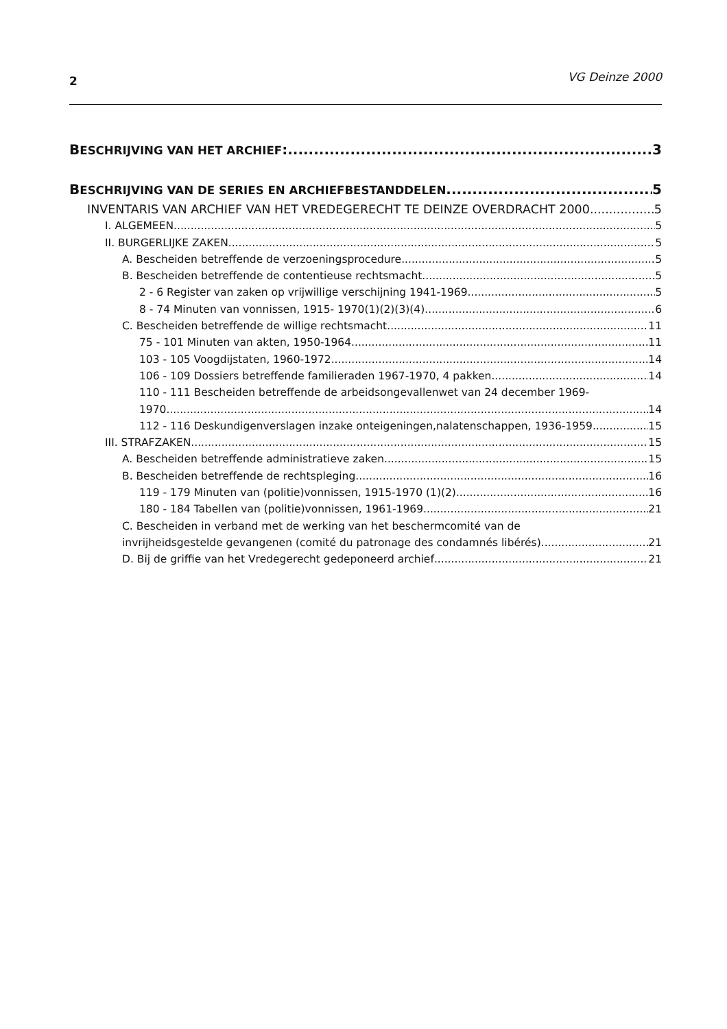2 VG Deinze 2000
BESCHRIJVING VAN HET ARCHIEF: 3
BESCHRIJVING VAN DE SERIES EN ARCHIEFBESTANDDELEN 5
INVENTARIS VAN ARCHIEF VAN HET VREDEGERECHT TE DEINZE OVERDRACHT 2000 5
I. ALGEMEEN 5
II. BURGERLIJKE ZAKEN 5
A. Bescheiden betreffende de verzoeningsprocedure 5
B. Bescheiden betreffende de contentieuse rechtsmacht 5
2 - 6 Register van zaken op vrijwillige verschijning 1941-1969 5
8 - 74 Minuten van vonnissen, 1915- 1970(1)(2)(3)(4) 6
C. Bescheiden betreffende de willige rechtsmacht 11
75 - 101 Minuten van akten, 1950-1964 11
103 - 105 Voogdijstaten, 1960-1972 14
106 - 109 Dossiers betreffende familieraden 1967-1970, 4 pakken 14
110 - 111 Bescheiden betreffende de arbeidsongevallenwet van 24 december 1969-
1970 14
112 - 116 Deskundigenverslagen inzake onteigeningen,nalatenschappen, 1936-1959 15
III. STRAFZAKEN 15
A. Bescheiden betreffende administratieve zaken 15
B. Bescheiden betreffende de rechtspleging 16
119 - 179 Minuten van (politie)vonnissen, 1915-1970 (1)(2) 16
180 - 184 Tabellen van (politie)vonnissen, 1961-1969 21
C. Bescheiden in verband met de werking van het beschermcomité van de
invrijheidsgestelde gevangenen (comité du patronage des condamnés libérés) 21
D. Bij de griffie van het Vredegerecht gedeponeerd archief 21